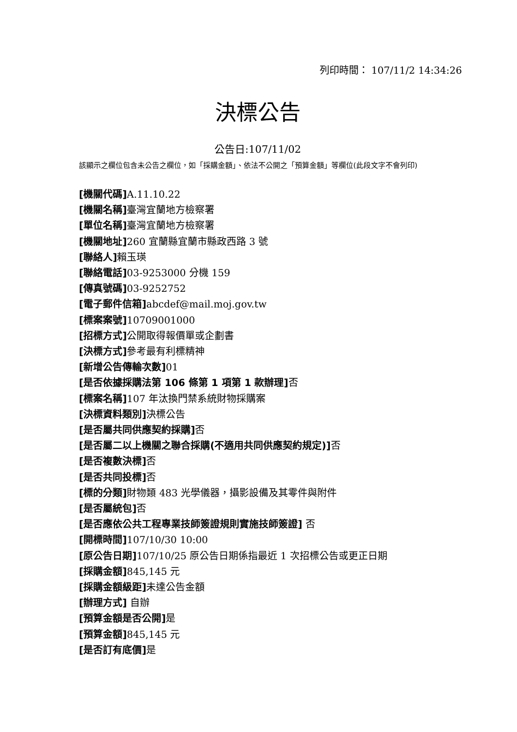列印時間： 107/11/2 14:34:26
決標公告
公告日:107/11/02
該顯示之欄位包含未公告之欄位，如「採購金額」、依法不公開之「預算金額」等欄位(此段文字不會列印)
[機關代碼] A.11.10.22
[機關名稱] 臺灣宜蘭地方檢察署
[單位名稱] 臺灣宜蘭地方檢察署
[機關地址] 260 宜蘭縣宜蘭市縣政西路 3 號
[聯絡人] 賴玉瑛
[聯絡電話] 03-9253000 分機 159
[傳真號碼] 03-9252752
[電子郵件信箱] abcdef@mail.moj.gov.tw
[標案案號] 10709001000
[招標方式] 公開取得報價單或企劃書
[決標方式] 參考最有利標精神
[新增公告傳輸次數] 01
[是否依據採購法第 106 條第 1 項第 1 款辦理] 否
[標案名稱] 107 年汰換門禁系統財物採購案
[決標資料類別] 決標公告
[是否屬共同供應契約採購] 否
[是否屬二以上機關之聯合採購(不適用共同供應契約規定)] 否
[是否複數決標] 否
[是否共同投標] 否
[標的分類] 財物類 483 光學儀器，攝影設備及其零件與附件
[是否屬統包] 否
[是否應依公共工程專業技師簽證規則實施技師簽證] 否
[開標時間] 107/10/30 10:00
[原公告日期] 107/10/25 原公告日期係指最近 1 次招標公告或更正日期
[採購金額] 845,145 元
[採購金額級距] 未達公告金額
[辦理方式] 自辦
[預算金額是否公開] 是
[預算金額] 845,145 元
[是否訂有底價] 是